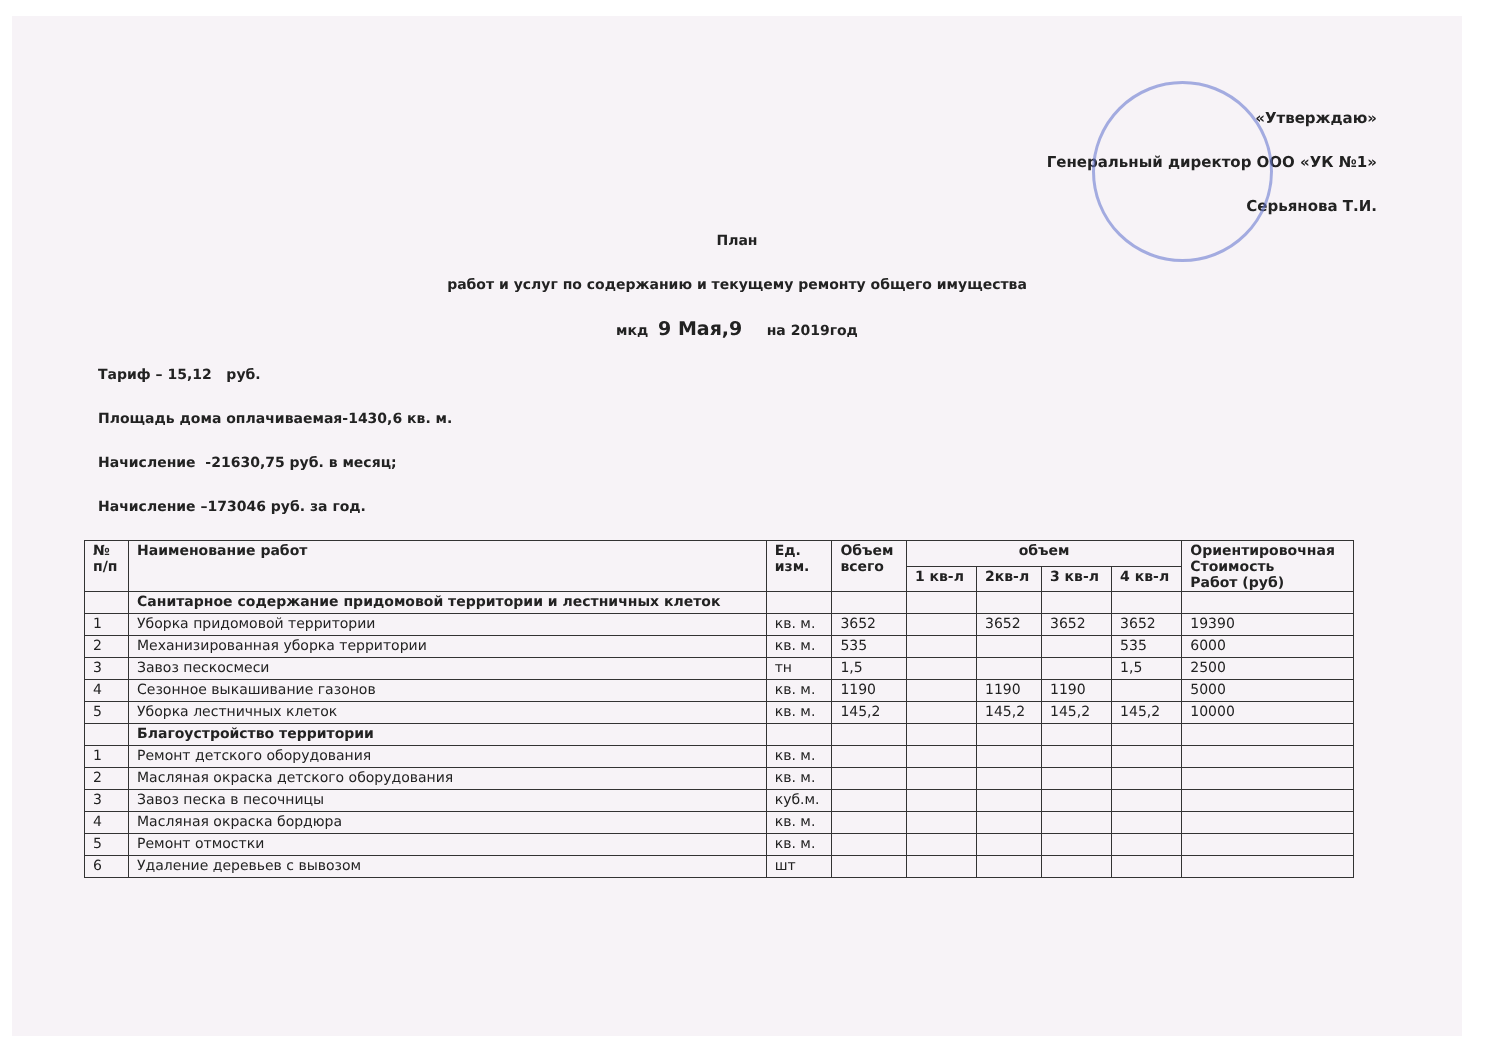«Утверждаю»
Генеральный директор ООО «УК №1»
Серьянова Т.И.
План
работ и услуг по содержанию и текущему ремонту общего имущества
мкд 9 Мая,9 на 2019год
Тариф – 15,12 руб.
Площадь дома оплачиваемая-1430,6 кв. м.
Начисление -21630,75 руб. в месяц;
Начисление –173046 руб. за год.
| № п/п | Наименование работ | Ед. изм. | Объем всего | объем | | | | Ориентировочная Стоимость Работ (руб) |
| --- | --- | --- | --- | --- | --- | --- | --- | --- |
| | | | | 1 кв-л | 2кв-л | 3 кв-л | 4 кв-л | |
| | Санитарное содержание придомовой территории и лестничных клеток | | | | | | | |
| 1 | Уборка придомовой территории | кв. м. | 3652 | | 3652 | 3652 | 3652 | 19390 |
| 2 | Механизированная уборка территории | кв. м. | 535 | | | | 535 | 6000 |
| 3 | Завоз пескосмеси | тн | 1,5 | | | | 1,5 | 2500 |
| 4 | Сезонное выкашивание газонов | кв. м. | 1190 | | 1190 | 1190 | | 5000 |
| 5 | Уборка лестничных клеток | кв. м. | 145,2 | | 145,2 | 145,2 | 145,2 | 10000 |
| | Благоустройство территории | | | | | | | |
| 1 | Ремонт детского оборудования | кв. м. | | | | | | |
| 2 | Масляная окраска детского оборудования | кв. м. | | | | | | |
| 3 | Завоз песка в песочницы | куб.м. | | | | | | |
| 4 | Масляная окраска бордюра | кв. м. | | | | | | |
| 5 | Ремонт отмостки | кв. м. | | | | | | |
| 6 | Удаление деревьев с вывозом | шт | | | | | | |